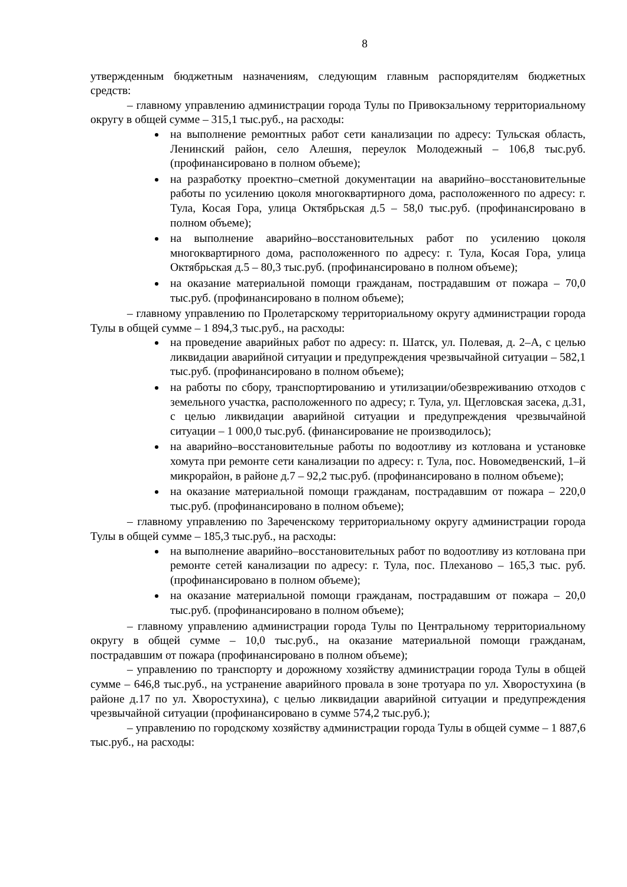8
утвержденным бюджетным назначениям, следующим главным распорядителям бюджетных средств:
– главному управлению администрации города Тулы по Привокзальному территориальному округу в общей сумме – 315,1 тыс.руб., на расходы:
на выполнение ремонтных работ сети канализации по адресу: Тульская область, Ленинский район, село Алешня, переулок Молодежный – 106,8 тыс.руб. (профинансировано в полном объеме);
на разработку проектно–сметной документации на аварийно–восстановительные работы по усилению цоколя многоквартирного дома, расположенного по адресу: г. Тула, Косая Гора, улица Октябрьская д.5 – 58,0 тыс.руб. (профинансировано в полном объеме);
на выполнение аварийно–восстановительных работ по усилению цоколя многоквартирного дома, расположенного по адресу: г. Тула, Косая Гора, улица Октябрьская д.5 – 80,3 тыс.руб. (профинансировано в полном объеме);
на оказание материальной помощи гражданам, пострадавшим от пожара – 70,0 тыс.руб. (профинансировано в полном объеме);
– главному управлению по Пролетарскому территориальному округу администрации города Тулы в общей сумме – 1 894,3 тыс.руб., на расходы:
на проведение аварийных работ по адресу: п. Шатск, ул. Полевая, д. 2–А, с целью ликвидации аварийной ситуации и предупреждения чрезвычайной ситуации – 582,1 тыс.руб. (профинансировано в полном объеме);
на работы по сбору, транспортированию и утилизации/обезвреживанию отходов с земельного участка, расположенного по адресу; г. Тула, ул. Щегловская засека, д.31, с целью ликвидации аварийной ситуации и предупреждения чрезвычайной ситуации – 1 000,0 тыс.руб. (финансирование не производилось);
на аварийно–восстановительные работы по водоотливу из котлована и установке хомута при ремонте сети канализации по адресу: г. Тула, пос. Новомедвенский, 1–й микрорайон, в районе д.7 – 92,2 тыс.руб. (профинансировано в полном объеме);
на оказание материальной помощи гражданам, пострадавшим от пожара – 220,0 тыс.руб. (профинансировано в полном объеме);
– главному управлению по Зареченскому территориальному округу администрации города Тулы в общей сумме – 185,3 тыс.руб., на расходы:
на выполнение аварийно–восстановительных работ по водоотливу из котлована при ремонте сетей канализации по адресу: г. Тула, пос. Плеханово – 165,3 тыс. руб. (профинансировано в полном объеме);
на оказание материальной помощи гражданам, пострадавшим от пожара – 20,0 тыс.руб. (профинансировано в полном объеме);
– главному управлению администрации города Тулы по Центральному территориальному округу в общей сумме – 10,0 тыс.руб., на оказание материальной помощи гражданам, пострадавшим от пожара (профинансировано в полном объеме);
– управлению по транспорту и дорожному хозяйству администрации города Тулы в общей сумме – 646,8 тыс.руб., на устранение аварийного провала в зоне тротуара по ул. Хворостухина (в районе д.17 по ул. Хворостухина), с целью ликвидации аварийной ситуации и предупреждения чрезвычайной ситуации (профинансировано в сумме 574,2 тыс.руб.);
– управлению по городскому хозяйству администрации города Тулы в общей сумме – 1 887,6 тыс.руб., на расходы: